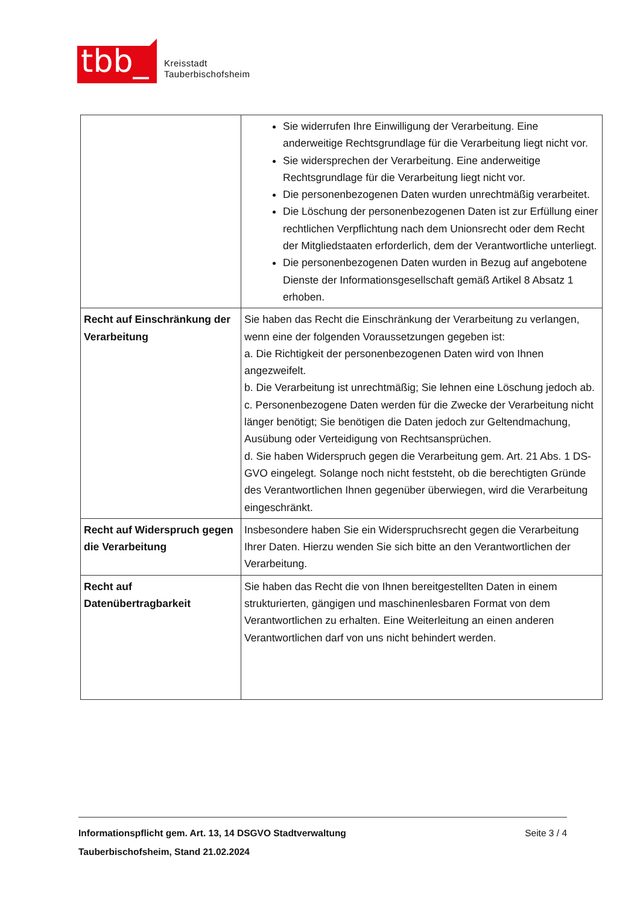tbb_
Kreisstadt
Tauberbischofsheim
| | Sie widerrufen Ihre Einwilligung der Verarbeitung. Eine anderweitige Rechtsgrundlage für die Verarbeitung liegt nicht vor. Sie widersprechen der Verarbeitung. Eine anderweitige Rechtsgrundlage für die Verarbeitung liegt nicht vor. Die personenbezogenen Daten wurden unrechtmäßig verarbeitet. Die Löschung der personenbezogenen Daten ist zur Erfüllung einer rechtlichen Verpflichtung nach dem Unionsrecht oder dem Recht der Mitgliedstaaten erforderlich, dem der Verantwortliche unterliegt. Die personenbezogenen Daten wurden in Bezug auf angebotene Dienste der Informationsgesellschaft gemäß Artikel 8 Absatz 1 erhoben. |
| Recht auf Einschränkung der Verarbeitung | Sie haben das Recht die Einschränkung der Verarbeitung zu verlangen, wenn eine der folgenden Voraussetzungen gegeben ist: a. Die Richtigkeit der personenbezogenen Daten wird von Ihnen angezweifelt. b. Die Verarbeitung ist unrechtmäßig; Sie lehnen eine Löschung jedoch ab. c. Personenbezogene Daten werden für die Zwecke der Verarbeitung nicht länger benötigt; Sie benötigen die Daten jedoch zur Geltendmachung, Ausübung oder Verteidigung von Rechtsansprüchen. d. Sie haben Widerspruch gegen die Verarbeitung gem. Art. 21 Abs. 1 DS-GVO eingelegt. Solange noch nicht feststeht, ob die berechtigten Gründe des Verantwortlichen Ihnen gegenüber überwiegen, wird die Verarbeitung eingeschränkt. |
| Recht auf Widerspruch gegen die Verarbeitung | Insbesondere haben Sie ein Widerspruchsrecht gegen die Verarbeitung Ihrer Daten. Hierzu wenden Sie sich bitte an den Verantwortlichen der Verarbeitung. |
| Recht auf Datenübertragbarkeit | Sie haben das Recht die von Ihnen bereitgestellten Daten in einem strukturierten, gängigen und maschinenlesbaren Format von dem Verantwortlichen zu erhalten. Eine Weiterleitung an einen anderen Verantwortlichen darf von uns nicht behindert werden. |
Informationspflicht gem. Art. 13, 14 DSGVO Stadtverwaltung
Tauberbischofsheim, Stand 21.02.2024
Seite 3 / 4